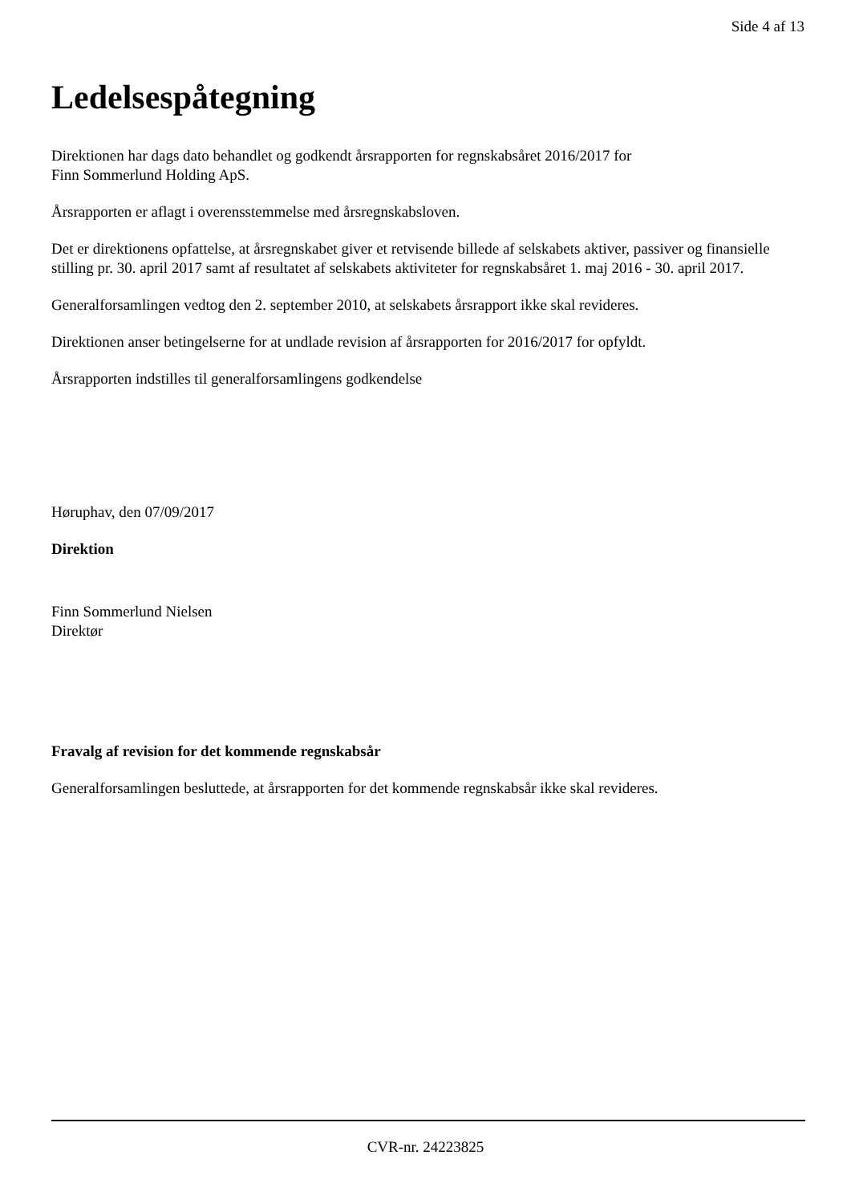Side 4 af 13
Ledelsespåtegning
Direktionen har dags dato behandlet og godkendt årsrapporten for regnskabsåret 2016/2017 for
Finn Sommerlund Holding ApS.
Årsrapporten er aflagt i overensstemmelse med årsregnskabsloven.
Det er direktionens opfattelse, at årsregnskabet giver et retvisende billede af selskabets aktiver, passiver og finansielle stilling pr. 30. april 2017 samt af resultatet af selskabets aktiviteter for regnskabsåret 1. maj 2016 - 30. april 2017.
Generalforsamlingen vedtog den 2. september 2010, at selskabets årsrapport ikke skal revideres.
Direktionen anser betingelserne for at undlade revision af årsrapporten for 2016/2017 for opfyldt.
Årsrapporten indstilles til generalforsamlingens godkendelse
Høruphav, den 07/09/2017
Direktion
Finn Sommerlund Nielsen
Direktør
Fravalg af revision for det kommende regnskabsår
Generalforsamlingen besluttede, at årsrapporten for det kommende regnskabsår ikke skal revideres.
CVR-nr. 24223825